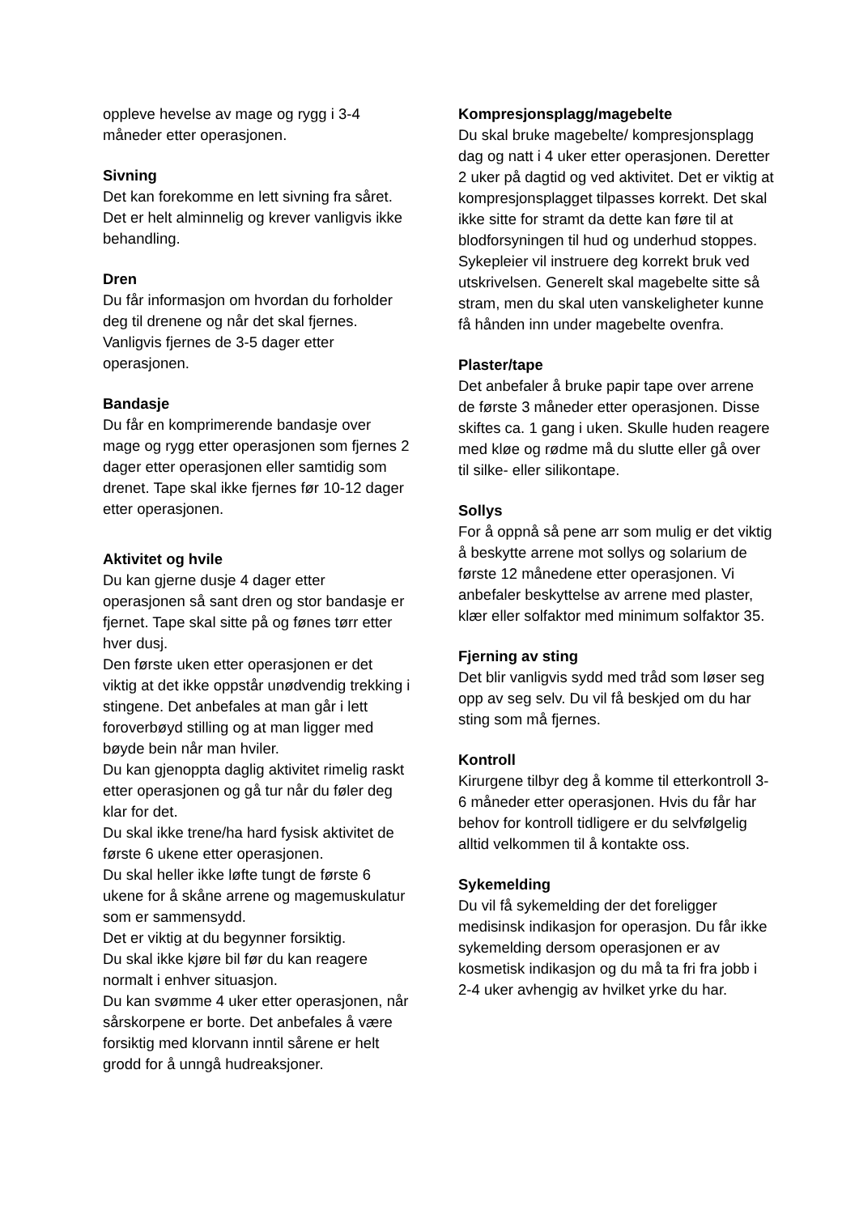oppleve hevelse av mage og rygg i 3-4 måneder etter operasjonen.
Sivning
Det kan forekomme en lett sivning fra såret. Det er helt alminnelig og krever vanligvis ikke behandling.
Dren
Du får informasjon om hvordan du forholder deg til drenene og når det skal fjernes. Vanligvis fjernes de 3-5 dager etter operasjonen.
Bandasje
Du får en komprimerende bandasje over mage og rygg etter operasjonen som fjernes 2 dager etter operasjonen eller samtidig som drenet. Tape skal ikke fjernes før 10-12 dager etter operasjonen.
Aktivitet og hvile
Du kan gjerne dusje 4 dager etter operasjonen så sant dren og stor bandasje er fjernet. Tape skal sitte på og fønes tørr etter hver dusj.
Den første uken etter operasjonen er det viktig at det ikke oppstår unødvendig trekking i stingene. Det anbefales at man går i lett foroverbøyd stilling og at man ligger med bøyde bein når man hviler.
Du kan gjenoppta daglig aktivitet rimelig raskt etter operasjonen og gå tur når du føler deg klar for det.
Du skal ikke trene/ha hard fysisk aktivitet de første 6 ukene etter operasjonen.
Du skal heller ikke løfte tungt de første 6 ukene for å skåne arrene og magemuskulatur som er sammensydd.
Det er viktig at du begynner forsiktig.
Du skal ikke kjøre bil før du kan reagere normalt i enhver situasjon.
Du kan svømme 4 uker etter operasjonen, når sårskorpene er borte. Det anbefales å være forsiktig med klorvann inntil sårene er helt grodd for å unngå hudreaksjoner.
Kompresjonsplagg/magebelte
Du skal bruke magebelte/ kompresjonsplagg dag og natt i 4 uker etter operasjonen. Deretter 2 uker på dagtid og ved aktivitet. Det er viktig at kompresjonsplagget tilpasses korrekt. Det skal ikke sitte for stramt da dette kan føre til at blodforsyningen til hud og underhud stoppes. Sykepleier vil instruere deg korrekt bruk ved utskrivelsen. Generelt skal magebelte sitte så stram, men du skal uten vanskeligheter kunne få hånden inn under magebelte ovenfra.
Plaster/tape
Det anbefaler å bruke papir tape over arrene de første 3 måneder etter operasjonen. Disse skiftes ca. 1 gang i uken. Skulle huden reagere med kløe og rødme må du slutte eller gå over til silke- eller silikontape.
Sollys
For å oppnå så pene arr som mulig er det viktig å beskytte arrene mot sollys og solarium de første 12 månedene etter operasjonen. Vi anbefaler beskyttelse av arrene med plaster, klær eller solfaktor med minimum solfaktor 35.
Fjerning av sting
Det blir vanligvis sydd med tråd som løser seg opp av seg selv. Du vil få beskjed om du har sting som må fjernes.
Kontroll
Kirurgene tilbyr deg å komme til etterkontroll 3-6 måneder etter operasjonen. Hvis du får har behov for kontroll tidligere er du selvfølgelig alltid velkommen til å kontakte oss.
Sykemelding
Du vil få sykemelding der det foreligger medisinsk indikasjon for operasjon. Du får ikke sykemelding dersom operasjonen er av kosmetisk indikasjon og du må ta fri fra jobb i 2-4 uker avhengig av hvilket yrke du har.